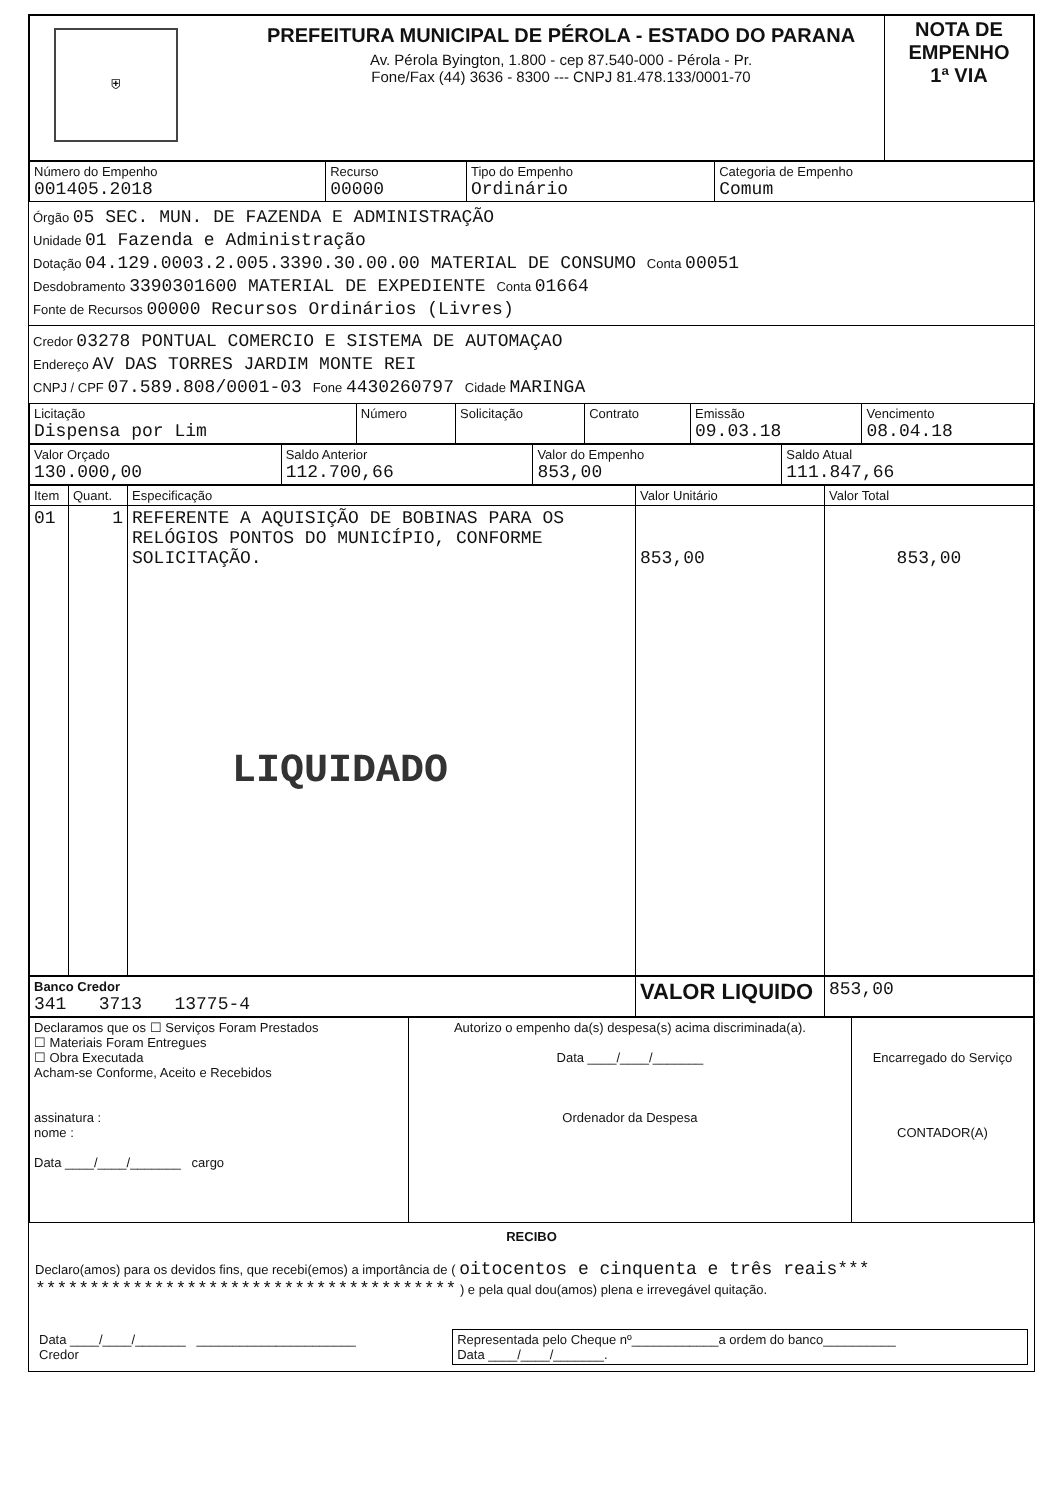| ⛨ | PREFEITURA MUNICIPAL DE PÉROLA - ESTADO DO PARANA Av. Pérola Byington, 1.800 - cep 87.540-000 - Pérola - Pr. Fone/Fax (44) 3636 - 8300 --- CNPJ 81.478.133/0001-70 | NOTA DE EMPENHO 1ª VIA |
| Número do Empenho 001405.2018 | Recurso 00000 | Tipo do Empenho Ordinário | Categoria de Empenho Comum |
Órgão 05 SEC. MUN. DE FAZENDA E ADMINISTRAÇÃO
Unidade 01 Fazenda e Administração
Dotação 04.129.0003.2.005.3390.30.00.00 MATERIAL DE CONSUMO Conta 00051
Desdobramento 3390301600 MATERIAL DE EXPEDIENTE Conta 01664
Fonte de Recursos 00000 Recursos Ordinários (Livres)
Credor 03278 PONTUAL COMERCIO E SISTEMA DE AUTOMAÇAO
Endereço AV DAS TORRES JARDIM MONTE REI
CNPJ / CPF 07.589.808/0001-03 Fone 4430260797 Cidade MARINGA
| Licitação Dispensa por Lim | Número | Solicitação | Contrato | Emissão 09.03.18 | Vencimento 08.04.18 |
| Valor Orçado 130.000,00 | Saldo Anterior 112.700,66 | Valor do Empenho 853,00 | Saldo Atual 111.847,66 |
| Item | Quant. | Especificação | Valor Unitário | Valor Total |
| --- | --- | --- | --- | --- |
| 01 | 1 | REFERENTE A AQUISIÇÃO DE BOBINAS PARA OS RELÓGIOS PONTOS DO MUNICÍPIO, CONFORME SOLICITAÇÃO. LIQUIDADO | 853,00 | 853,00 |
| Banco Credor 341 3713 13775-4 | VALOR LIQUIDO | 853,00 |
| Declaramos que os ☐ Serviços Foram Prestados ☐ Materiais Foram Entregues ☐ Obra Executada Acham-se Conforme, Aceito e Recebidos assinatura : nome : Data ____/____/_______ cargo | Autorizo o empenho da(s) despesa(s) acima discriminada(a). Data ____/____/_______ Ordenador da Despesa | Encarregado do Serviço CONTADOR(A) |
RECIBO
Declaro(amos) para os devidos fins, que recebi(emos) a importância de ( oitocentos e cinquenta e três reais*** *************************************** ) e pela qual dou(amos) plena e irrevegável quitação.
| Data ____/____/_______ ______________________ Credor | Representada pelo Cheque nº____________a ordem do banco__________ Data ____/____/_______. |